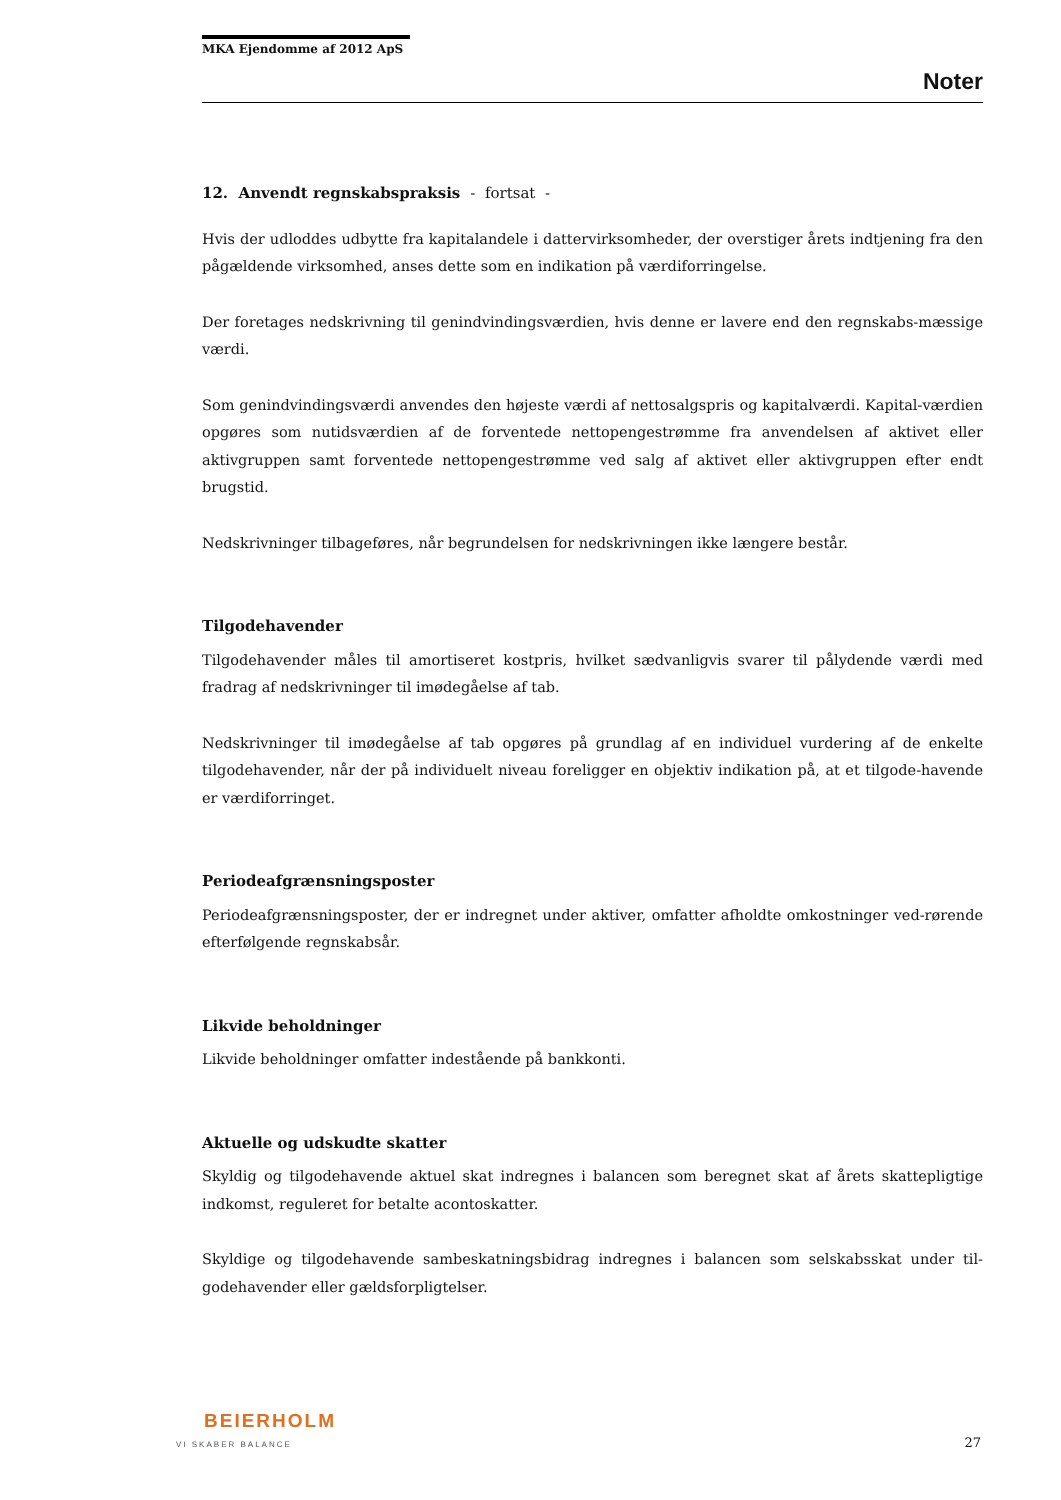MKA Ejendomme af 2012 ApS
Noter
12. Anvendt regnskabspraksis - fortsat -
Hvis der udloddes udbytte fra kapitalandele i dattervirksomheder, der overstiger årets indtjening fra den pågældende virksomhed, anses dette som en indikation på værdiforringelse.
Der foretages nedskrivning til genindvindingsværdien, hvis denne er lavere end den regnskabs-mæssige værdi.
Som genindvindingsværdi anvendes den højeste værdi af nettosalgspris og kapitalværdi. Kapital-værdien opgøres som nutidsværdien af de forventede nettopengestrømme fra anvendelsen af aktivet eller aktivgruppen samt forventede nettopengestrømme ved salg af aktivet eller aktivgruppen efter endt brugstid.
Nedskrivninger tilbageføres, når begrundelsen for nedskrivningen ikke længere består.
Tilgodehavender
Tilgodehavender måles til amortiseret kostpris, hvilket sædvanligvis svarer til pålydende værdi med fradrag af nedskrivninger til imødegåelse af tab.
Nedskrivninger til imødegåelse af tab opgøres på grundlag af en individuel vurdering af de enkelte tilgodehavender, når der på individuelt niveau foreligger en objektiv indikation på, at et tilgode-havende er værdiforringet.
Periodeafgrænsningsposter
Periodeafgrænsningsposter, der er indregnet under aktiver, omfatter afholdte omkostninger ved-rørende efterfølgende regnskabsår.
Likvide beholdninger
Likvide beholdninger omfatter indestående på bankkonti.
Aktuelle og udskudte skatter
Skyldig og tilgodehavende aktuel skat indregnes i balancen som beregnet skat af årets skattepligtige indkomst, reguleret for betalte acontoskatter.
Skyldige og tilgodehavende sambeskatningsbidrag indregnes i balancen som selskabsskat under til-godehavender eller gældsforpligtelser.
BEIERHOLM
VI SKABER BALANCE
27